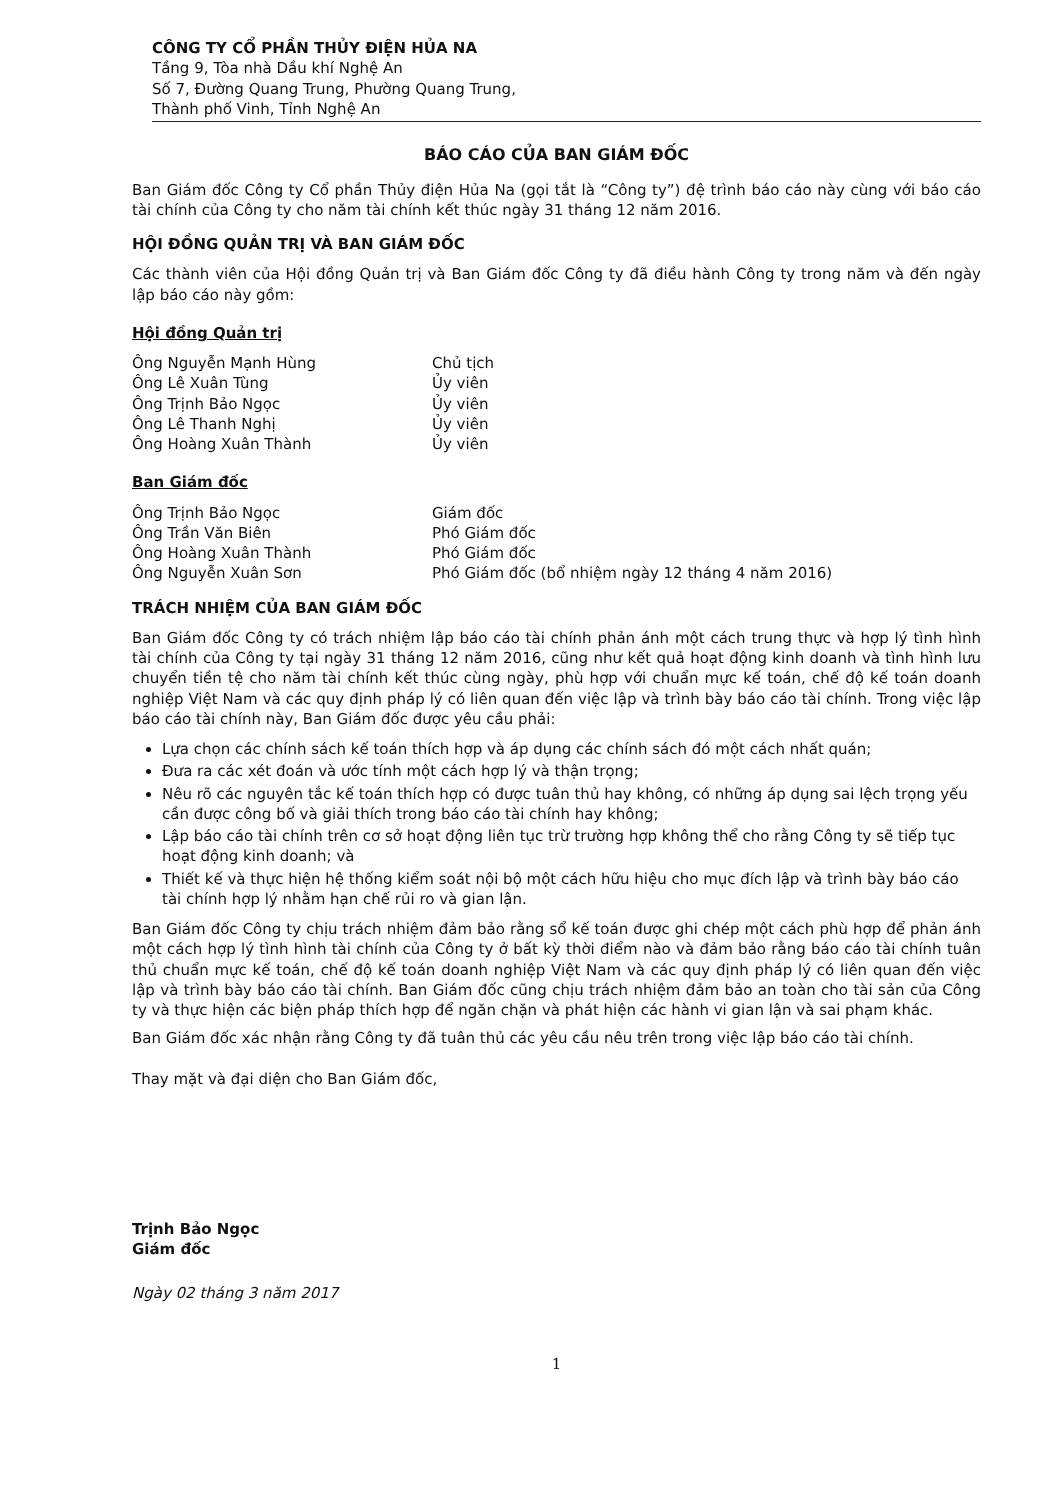CÔNG TY CỔ PHẦN THỦY ĐIỆN HỦA NA
Tầng 9, Tòa nhà Dầu khí Nghệ An
Số 7, Đường Quang Trung, Phường Quang Trung,
Thành phố Vinh, Tỉnh Nghệ An
BÁO CÁO CỦA BAN GIÁM ĐỐC
Ban Giám đốc Công ty Cổ phần Thủy điện Hủa Na (gọi tắt là “Công ty”) đệ trình báo cáo này cùng với báo cáo tài chính của Công ty cho năm tài chính kết thúc ngày 31 tháng 12 năm 2016.
HỘI ĐỒNG QUẢN TRỊ VÀ BAN GIÁM ĐỐC
Các thành viên của Hội đồng Quản trị và Ban Giám đốc Công ty đã điều hành Công ty trong năm và đến ngày lập báo cáo này gồm:
Hội đồng Quản trị
| Ông Nguyễn Mạnh Hùng | Chủ tịch |
| Ông Lê Xuân Tùng | Ủy viên |
| Ông Trịnh Bảo Ngọc | Ủy viên |
| Ông Lê Thanh Nghị | Ủy viên |
| Ông Hoàng Xuân Thành | Ủy viên |
Ban Giám đốc
| Ông Trịnh Bảo Ngọc | Giám đốc |
| Ông Trần Văn Biên | Phó Giám đốc |
| Ông Hoàng Xuân Thành | Phó Giám đốc |
| Ông Nguyễn Xuân Sơn | Phó Giám đốc (bổ nhiệm ngày 12 tháng 4 năm 2016) |
TRÁCH NHIỆM CỦA BAN GIÁM ĐỐC
Ban Giám đốc Công ty có trách nhiệm lập báo cáo tài chính phản ánh một cách trung thực và hợp lý tình hình tài chính của Công ty tại ngày 31 tháng 12 năm 2016, cũng như kết quả hoạt động kinh doanh và tình hình lưu chuyển tiền tệ cho năm tài chính kết thúc cùng ngày, phù hợp với chuẩn mực kế toán, chế độ kế toán doanh nghiệp Việt Nam và các quy định pháp lý có liên quan đến việc lập và trình bày báo cáo tài chính. Trong việc lập báo cáo tài chính này, Ban Giám đốc được yêu cầu phải:
Lựa chọn các chính sách kế toán thích hợp và áp dụng các chính sách đó một cách nhất quán;
Đưa ra các xét đoán và ước tính một cách hợp lý và thận trọng;
Nêu rõ các nguyên tắc kế toán thích hợp có được tuân thủ hay không, có những áp dụng sai lệch trọng yếu cần được công bố và giải thích trong báo cáo tài chính hay không;
Lập báo cáo tài chính trên cơ sở hoạt động liên tục trừ trường hợp không thể cho rằng Công ty sẽ tiếp tục hoạt động kinh doanh; và
Thiết kế và thực hiện hệ thống kiểm soát nội bộ một cách hữu hiệu cho mục đích lập và trình bày báo cáo tài chính hợp lý nhằm hạn chế rủi ro và gian lận.
Ban Giám đốc Công ty chịu trách nhiệm đảm bảo rằng sổ kế toán được ghi chép một cách phù hợp để phản ánh một cách hợp lý tình hình tài chính của Công ty ở bất kỳ thời điểm nào và đảm bảo rằng báo cáo tài chính tuân thủ chuẩn mực kế toán, chế độ kế toán doanh nghiệp Việt Nam và các quy định pháp lý có liên quan đến việc lập và trình bày báo cáo tài chính. Ban Giám đốc cũng chịu trách nhiệm đảm bảo an toàn cho tài sản của Công ty và thực hiện các biện pháp thích hợp để ngăn chặn và phát hiện các hành vi gian lận và sai phạm khác.
Ban Giám đốc xác nhận rằng Công ty đã tuân thủ các yêu cầu nêu trên trong việc lập báo cáo tài chính.
Thay mặt và đại diện cho Ban Giám đốc,
Trịnh Bảo Ngọc
Giám đốc
Ngày 02 tháng 3 năm 2017
1